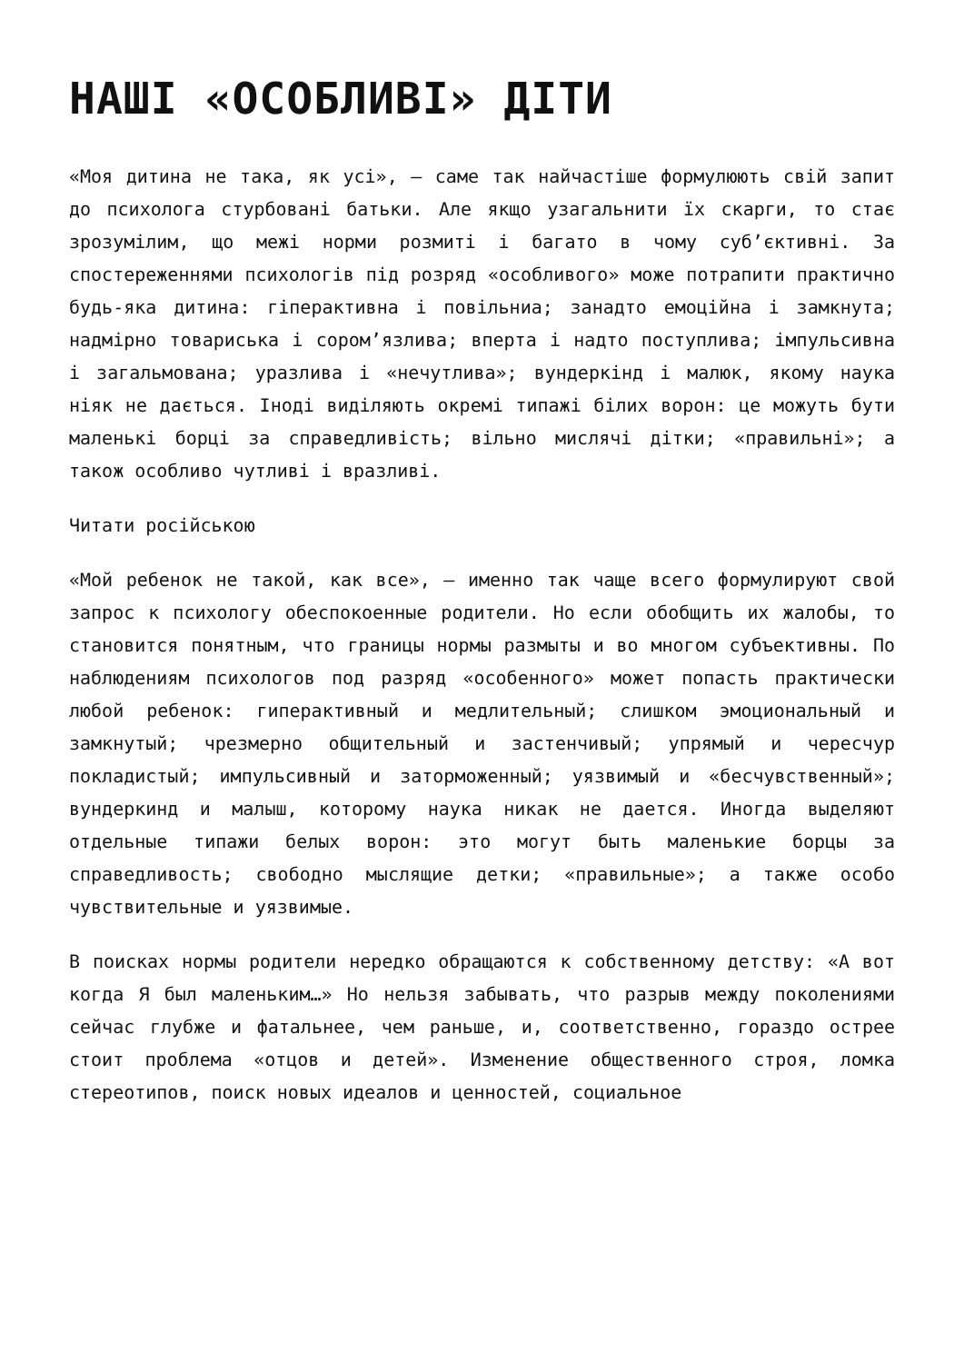НАШІ «ОСОБЛИВІ» ДІТИ
«Моя дитина не така, як усі», — саме так найчастіше формулюють свій запит до психолога стурбовані батьки. Але якщо узагальнити їх скарги, то стає зрозумілим, що межі норми розмиті і багато в чому суб’єктивні. За спостереженнями психологів під розряд «особливого» може потрапити практично будь-яка дитина: гіперактивна і повільниа; занадто емоційна і замкнута; надмірно товариська і сором’язлива; вперта і надто поступлива; імпульсивна і загальмована; уразлива і «нечутлива»; вундеркінд і малюк, якому наука ніяк не дається. Іноді виділяють окремі типажі білих ворон: це можуть бути маленькі борці за справедливість; вільно мислячі дітки; «правильні»; а також особливо чутливі і вразливі.
Читати російською
«Мой ребенок не такой, как все», — именно так чаще всего формулируют свой запрос к психологу обеспокоенные родители. Но если обобщить их жалобы, то становится понятным, что границы нормы размыты и во многом субъективны. По наблюдениям психологов под разряд «особенного» может попасть практически любой ребенок: гиперактивный и медлительный; слишком эмоциональный и замкнутый; чрезмерно общительный и застенчивый; упрямый и чересчур покладистый; импульсивный и заторможенный; уязвимый и «бесчувственный»; вундеркинд и малыш, которому наука никак не дается. Иногда выделяют отдельные типажи белых ворон: это могут быть маленькие борцы за справедливость; свободно мыслящие детки; «правильные»; а также особо чувствительные и уязвимые.
В поисках нормы родители нередко обращаются к собственному детству: «А вот когда Я был маленьким…» Но нельзя забывать, что разрыв между поколениями сейчас глубже и фатальнее, чем раньше, и, соответственно, гораздо острее стоит проблема «отцов и детей». Изменение общественного строя, ломка стереотипов, поиск новых идеалов и ценностей, социальное